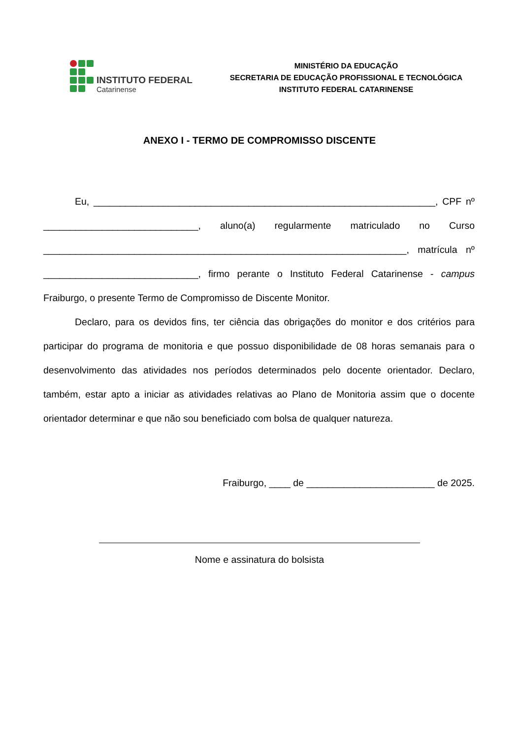INSTITUTO FEDERAL
Catarinense
MINISTÉRIO DA EDUCAÇÃO
SECRETARIA DE EDUCAÇÃO PROFISSIONAL E TECNOLÓGICA
INSTITUTO FEDERAL CATARINENSE
ANEXO I - TERMO DE COMPROMISSO DISCENTE
Eu, ________________________________________________________________, CPF nº _____________________________, aluno(a) regularmente matriculado no Curso ____________________________________________________________________, matrícula nº _____________________________, firmo perante o Instituto Federal Catarinense - campus Fraiburgo, o presente Termo de Compromisso de Discente Monitor.
Declaro, para os devidos fins, ter ciência das obrigações do monitor e dos critérios para participar do programa de monitoria e que possuo disponibilidade de 08 horas semanais para o desenvolvimento das atividades nos períodos determinados pelo docente orientador. Declaro, também, estar apto a iniciar as atividades relativas ao Plano de Monitoria assim que o docente orientador determinar e que não sou beneficiado com bolsa de qualquer natureza.
Fraiburgo, ____ de ________________________ de 2025.
Nome e assinatura do bolsista